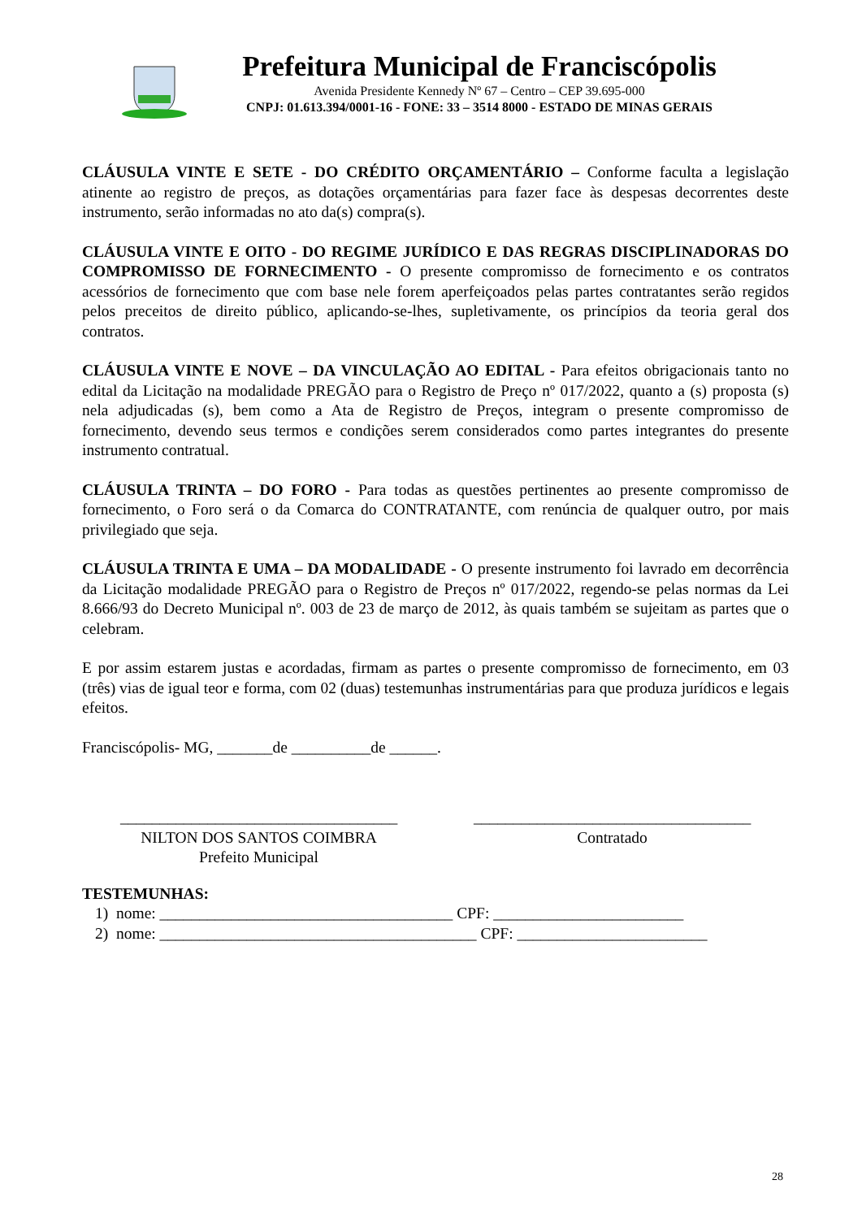Prefeitura Municipal de Franciscópolis
Avenida Presidente Kennedy Nº 67 – Centro – CEP 39.695-000
CNPJ: 01.613.394/0001-16 - FONE: 33 – 3514 8000 - ESTADO DE MINAS GERAIS
CLÁUSULA VINTE E SETE - DO CRÉDITO ORÇAMENTÁRIO – Conforme faculta a legislação atinente ao registro de preços, as dotações orçamentárias para fazer face às despesas decorrentes deste instrumento, serão informadas no ato da(s) compra(s).
CLÁUSULA VINTE E OITO - DO REGIME JURÍDICO E DAS REGRAS DISCIPLINADORAS DO COMPROMISSO DE FORNECIMENTO - O presente compromisso de fornecimento e os contratos acessórios de fornecimento que com base nele forem aperfeiçoados pelas partes contratantes serão regidos pelos preceitos de direito público, aplicando-se-lhes, supletivamente, os princípios da teoria geral dos contratos.
CLÁUSULA VINTE E NOVE – DA VINCULAÇÃO AO EDITAL - Para efeitos obrigacionais tanto no edital da Licitação na modalidade PREGÃO para o Registro de Preço nº 017/2022, quanto a (s) proposta (s) nela adjudicadas (s), bem como a Ata de Registro de Preços, integram o presente compromisso de fornecimento, devendo seus termos e condições serem considerados como partes integrantes do presente instrumento contratual.
CLÁUSULA TRINTA – DO FORO - Para todas as questões pertinentes ao presente compromisso de fornecimento, o Foro será o da Comarca do CONTRATANTE, com renúncia de qualquer outro, por mais privilegiado que seja.
CLÁUSULA TRINTA E UMA – DA MODALIDADE - O presente instrumento foi lavrado em decorrência da Licitação modalidade PREGÃO para o Registro de Preços nº 017/2022, regendo-se pelas normas da Lei 8.666/93 do Decreto Municipal nº. 003 de 23 de março de 2012, às quais também se sujeitam as partes que o celebram.
E por assim estarem justas e acordadas, firmam as partes o presente compromisso de fornecimento, em 03 (três) vias de igual teor e forma, com 02 (duas) testemunhas instrumentárias para que produza jurídicos e legais efeitos.
Franciscópolis- MG, _______de __________de ______.
___________________________________
NILTON DOS SANTOS COIMBRA
Prefeito Municipal
___________________________________
Contratado
TESTEMUNHAS:
1) nome: _____________________________________ CPF: ________________________
2) nome: ________________________________________ CPF: ________________________
28